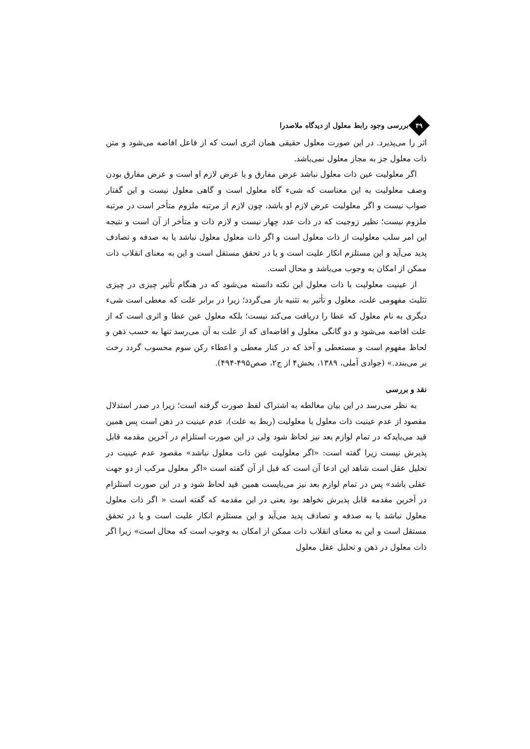۴۹
بررسی وجود رابط معلول از دیدگاه ملاصدرا
اثر را می‌پذیرد. در این صورت معلول حقیقی همان اثری است که از فاعل افاضه می‌شود و متن ذات معلول جز به مجاز معلول نمی‌باشد.
اگر معلولیت عین ذات معلول نباشد عرض مفارق و یا عرض لازم او است و عرض مفارق بودن وصف معلولیت به این معناست که شیء گاه معلول است و گاهی معلول نیست و این گفتار صواب نیست و اگر معلولیت عرض لازم او باشد، چون لازم از مرتبه ملزوم متأخر است در مرتبه ملزوم نیست؛ نظیر زوجیت که در ذات عدد چهار نیست و لازم ذات و متأخر از آن است و نتیجه این امر سلب معلولیت از ذات معلول است و اگر ذات معلول معلول نباشد یا به صدفه و تصادف پدید می‌آید و این مستلزم انکار علیت است و یا در تحقق مستقل است و این به معنای انقلاب ذات ممکن از امکان به وجوب می‌باشد و محال است.
از عینیت معلولیت با ذات معلول این نکته دانسته می‌شود که در هنگام تأثیر چیزی در چیزی تثلیث مفهومی علت، معلول و تأثیر به تثنیه باز می‌گردد؛ زیرا در برابر علت که معطی است شیء دیگری به نام معلول که عطا را دریافت می‌کند نیست؛ بلکه معلول عین عطا و اثری است که از علت افاضه می‌شود و دو گانگی معلول و افاضه‌ای که از علت به آن می‌رسد تنها به حسب ذهن و لحاظ مفهوم است و مستعطی و آخذ که در کنار معطی و اعطاء رکن سوم محسوب گردد رخت بر می‌بندد.» (جوادی آملی، ۱۳۸۹، بخش۴ از ج۲، صص۴۹۵-۴۹۴).
نقد و بررسی
به نظر می‌رسد در این بیان مغالطه به اشتراک لفظ صورت گرفته است؛ زیرا در صدر استدلال مقصود از عدم عینیت ذات معلول با معلولیت (ربط به علت)، عدم عینیت در ذهن است پس همین قید می‌بایدکه در تمام لوازم بعد نیز لحاظ شود ولی در این صورت استلزام در آخرین مقدمه قابل پذیرش نیست زیرا گفته است: «اگر معلولیت عین ذات معلول نباشد» مقصود عدم عینیت در تحلیل عقل است شاهد این ادعا آن است که قبل از آن گفته است «اگر معلول مرکب از دو جهت عقلی باشد» پس در تمام لوازم بعد نیز می‌بایست همین قید لحاظ شود و در این صورت استلزام در آخرین مقدمه قابل پذیرش نخواهد بود یعنی در این مقدمه که گفته است « اگر ذات معلول معلول نباشد یا به صدفه و تصادف پدید می‌آید و این مستلزم انکار علیت است و یا در تحقق مستقل است و این به معنای انقلاب ذات ممکن از امکان به وجوب است که محال است» زیرا اگر ذات معلول در ذهن و تحلیل عقل معلول